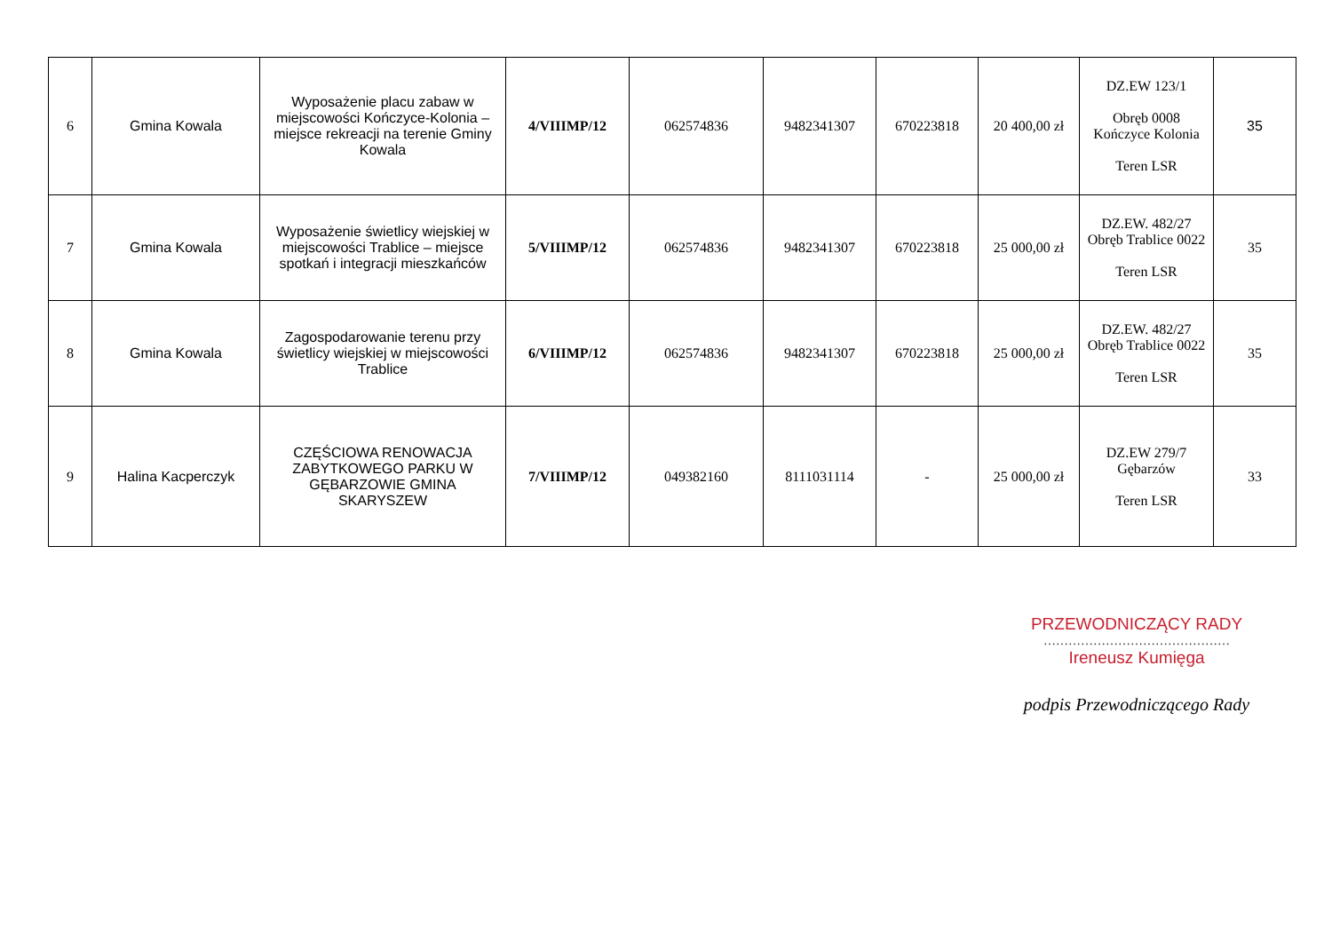| 6 | Gmina Kowala | Wyposażenie placu zabaw w miejscowości Kończyce-Kolonia – miejsce rekreacji na terenie Gminy Kowala | 4/VIIIMP/12 | 062574836 | 9482341307 | 670223818 | 20 400,00 zł | DZ.EW 123/1 Obręb 0008 Kończyce Kolonia Teren LSR | 35 |
| 7 | Gmina Kowala | Wyposażenie świetlicy wiejskiej w miejscowości Trablice – miejsce spotkań i integracji mieszkańców | 5/VIIIMP/12 | 062574836 | 9482341307 | 670223818 | 25 000,00 zł | DZ.EW. 482/27 Obręb Trablice 0022 Teren LSR | 35 |
| 8 | Gmina Kowala | Zagospodarowanie terenu przy świetlicy wiejskiej w miejscowości Trablice | 6/VIIIMP/12 | 062574836 | 9482341307 | 670223818 | 25 000,00 zł | DZ.EW. 482/27 Obręb Trablice 0022 Teren LSR | 35 |
| 9 | Halina Kacperczyk | CZĘŚCIOWA RENOWACJA ZABYTKOWEGO PARKU W GĘBARZOWIE GMINA SKARYSZEW | 7/VIIIMP/12 | 049382160 | 8111031114 | - | 25 000,00 zł | DZ.EW 279/7 Gębarzów Teren LSR | 33 |
PRZEWODNICZĄCY RADY
………………………………………
Ireneusz Kumięga
podpis Przewodniczącego Rady